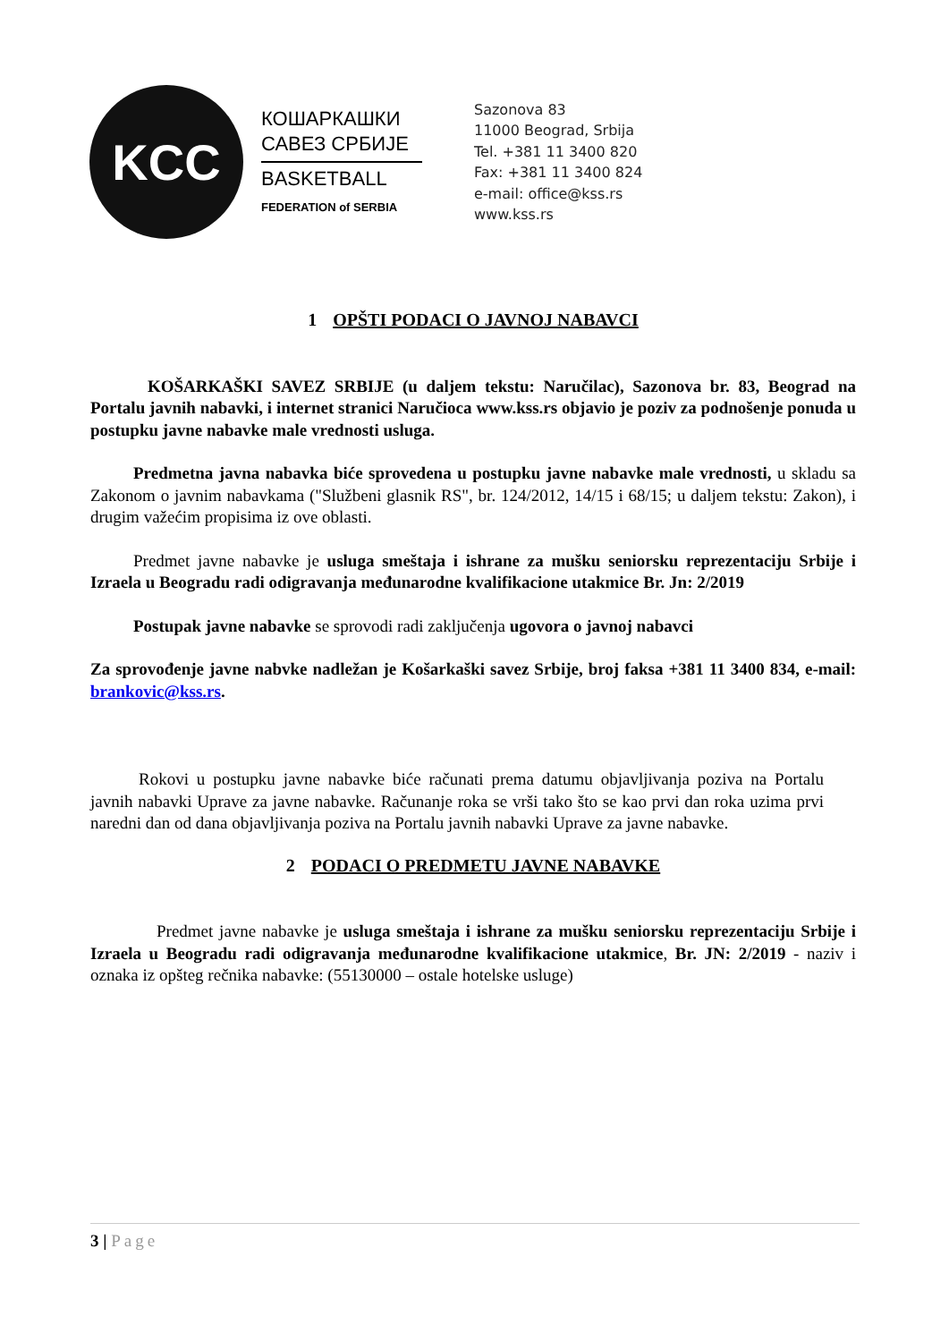KCC
КОШАРКАШКИ
САВЕЗ СРБИЈЕ
BASKETBALL
FEDERATION of SERBIA
Sazonova 83
11000 Beograd, Srbija
Tel. +381 11 3400 820
Fax: +381 11 3400 824
e-mail: office@kss.rs
www.kss.rs
1 OPŠTI PODACI O JAVNOJ NABAVCI
KOŠARKAŠKI SAVEZ SRBIJE (u daljem tekstu: Naručilac), Sazonova br. 83, Beograd na Portalu javnih nabavki, i internet stranici Naručioca www.kss.rs objavio je poziv za podnošenje ponuda u postupku javne nabavke male vrednosti usluga.
Predmetna javna nabavka biće sprovedena u postupku javne nabavke male vrednosti, u skladu sa Zakonom o javnim nabavkama ("Službeni glasnik RS", br. 124/2012, 14/15 i 68/15; u daljem tekstu: Zakon), i drugim važećim propisima iz ove oblasti.
Predmet javne nabavke je usluga smeštaja i ishrane za mušku seniorsku reprezentaciju Srbije i Izraela u Beogradu radi odigravanja međunarodne kvalifikacione utakmice Br. Jn: 2/2019
Postupak javne nabavke se sprovodi radi zaključenja ugovora o javnoj nabavci
Za sprovođenje javne nabvke nadležan je Košarkaški savez Srbije, broj faksa +381 11 3400 834, e-mail: brankovic@kss.rs.
Rokovi u postupku javne nabavke biće računati prema datumu objavljivanja poziva na Portalu javnih nabavki Uprave za javne nabavke. Računanje roka se vrši tako što se kao prvi dan roka uzima prvi naredni dan od dana objavljivanja poziva na Portalu javnih nabavki Uprave za javne nabavke.
2 PODACI O PREDMETU JAVNE NABAVKE
Predmet javne nabavke je usluga smeštaja i ishrane za mušku seniorsku reprezentaciju Srbije i Izraela u Beogradu radi odigravanja međunarodne kvalifikacione utakmice, Br. JN: 2/2019 - naziv i oznaka iz opšteg rečnika nabavke: (55130000 – ostale hotelske usluge)
3 | Page